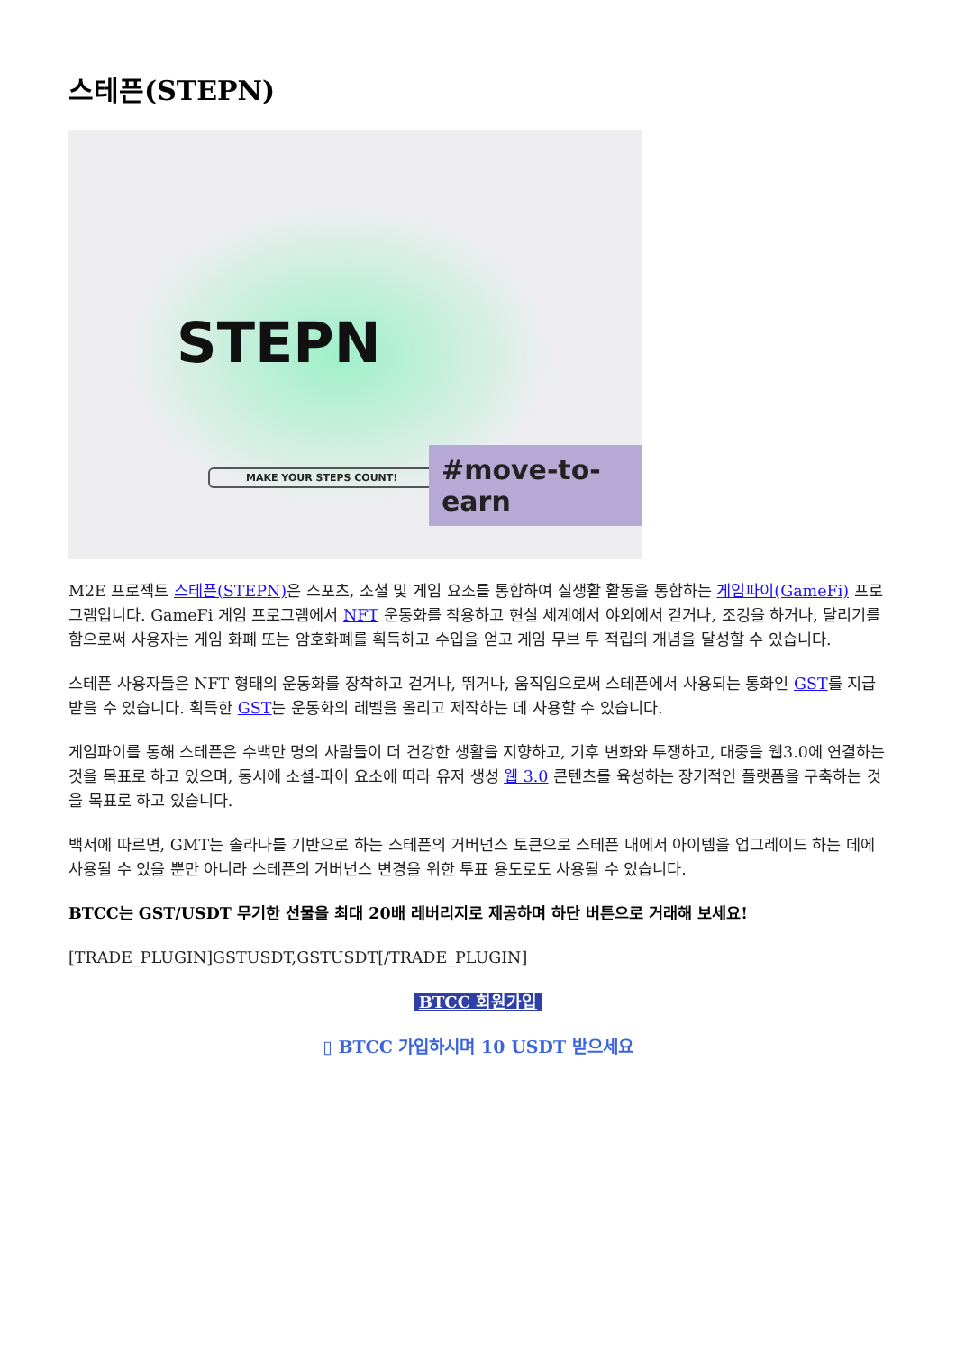스테픈(STEPN)
STEPN
MAKE YOUR STEPS COUNT! #move-to-earn
M2E 프로젝트 스테픈(STEPN) 은 스포츠, 소셜 및 게임 요소를 통합하여 실생활 활동을 통합하는 게임파이(GameFi) 프로그램입니다. GameFi 게임 프로그램에서 NFT 운동화를 착용하고 현실 세계에서 야외에서 걷거나, 조깅을 하거나, 달리기를 함으로써 사용자는 게임 화폐 또는 암호화폐를 획득하고 수입을 얻고 게임 무브 투 적립의 개념을 달성할 수 있습니다.
스테픈 사용자들은 NFT 형태의 운동화를 장착하고 걷거나, 뛰거나, 움직임으로써 스테픈에서 사용되는 통화인 GST를 지급받을 수 있습니다. 획득한 GST는 운동화의 레벨을 올리고 제작하는 데 사용할 수 있습니다.
게임파이를 통해 스테픈은 수백만 명의 사람들이 더 건강한 생활을 지향하고, 기후 변화와 투쟁하고, 대중을 웹3.0에 연결하는 것을 목표로 하고 있으며, 동시에 소셜-파이 요소에 따라 유저 생성 웹 3.0 콘텐츠를 육성하는 장기적인 플랫폼을 구축하는 것을 목표로 하고 있습니다.
백서에 따르면, GMT는 솔라나를 기반으로 하는 스테픈의 거버넌스 토큰으로 스테픈 내에서 아이템을 업그레이드 하는 데에 사용될 수 있을 뿐만 아니라 스테픈의 거버넌스 변경을 위한 투표 용도로도 사용될 수 있습니다.
BTCC는 GST/USDT 무기한 선물을 최대 20배 레버리지로 제공하며 하단 버튼으로 거래해 보세요!
[TRADE_PLUGIN]GSTUSDT,GSTUSDT[/TRADE_PLUGIN]
BTCC 회원가입
▯ BTCC 가입하시며 10 USDT 받으세요